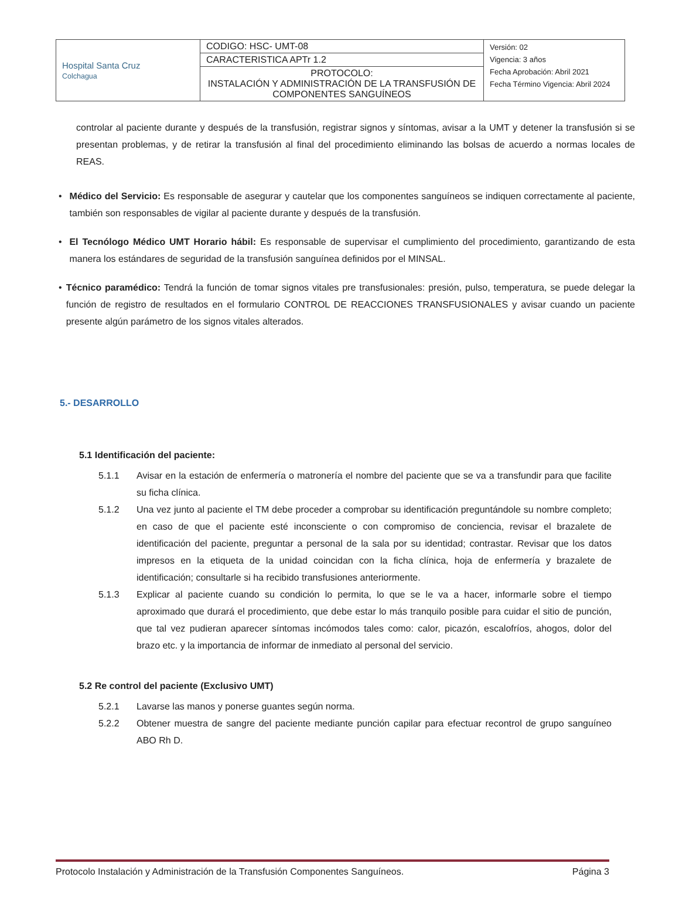| Hospital Santa Cruz Colchagua | CODIGO: HSC- UMT-08 | Versión: 02 Vigencia: 3 años Fecha Aprobación: Abril 2021 Fecha Término Vigencia: Abril 2024 |
| | CARACTERISTICA APTr 1.2 | |
| | PROTOCOLO: INSTALACIÓN Y ADMINISTRACIÓN DE LA TRANSFUSIÓN DE COMPONENTES SANGUÍNEOS | |
controlar al paciente durante y después de la transfusión, registrar signos y síntomas, avisar a la UMT y detener la transfusión si se presentan problemas, y de retirar la transfusión al final del procedimiento eliminando las bolsas de acuerdo a normas locales de REAS.
• Médico del Servicio: Es responsable de asegurar y cautelar que los componentes sanguíneos se indiquen correctamente al paciente, también son responsables de vigilar al paciente durante y después de la transfusión.
• El Tecnólogo Médico UMT Horario hábil: Es responsable de supervisar el cumplimiento del procedimiento, garantizando de esta manera los estándares de seguridad de la transfusión sanguínea definidos por el MINSAL.
• Técnico paramédico: Tendrá la función de tomar signos vitales pre transfusionales: presión, pulso, temperatura, se puede delegar la función de registro de resultados en el formulario CONTROL DE REACCIONES TRANSFUSIONALES y avisar cuando un paciente presente algún parámetro de los signos vitales alterados.
5.- DESARROLLO
5.1 Identificación del paciente:
5.1.1 Avisar en la estación de enfermería o matronería el nombre del paciente que se va a transfundir para que facilite su ficha clínica.
5.1.2 Una vez junto al paciente el TM debe proceder a comprobar su identificación preguntándole su nombre completo; en caso de que el paciente esté inconsciente o con compromiso de conciencia, revisar el brazalete de identificación del paciente, preguntar a personal de la sala por su identidad; contrastar. Revisar que los datos impresos en la etiqueta de la unidad coincidan con la ficha clínica, hoja de enfermería y brazalete de identificación; consultarle si ha recibido transfusiones anteriormente.
5.1.3 Explicar al paciente cuando su condición lo permita, lo que se le va a hacer, informarle sobre el tiempo aproximado que durará el procedimiento, que debe estar lo más tranquilo posible para cuidar el sitio de punción, que tal vez pudieran aparecer síntomas incómodos tales como: calor, picazón, escalofríos, ahogos, dolor del brazo etc. y la importancia de informar de inmediato al personal del servicio.
5.2 Re control del paciente (Exclusivo UMT)
5.2.1 Lavarse las manos y ponerse guantes según norma.
5.2.2 Obtener muestra de sangre del paciente mediante punción capilar para efectuar recontrol de grupo sanguíneo ABO Rh D.
Protocolo Instalación y Administración de la Transfusión Componentes Sanguíneos. Página 3